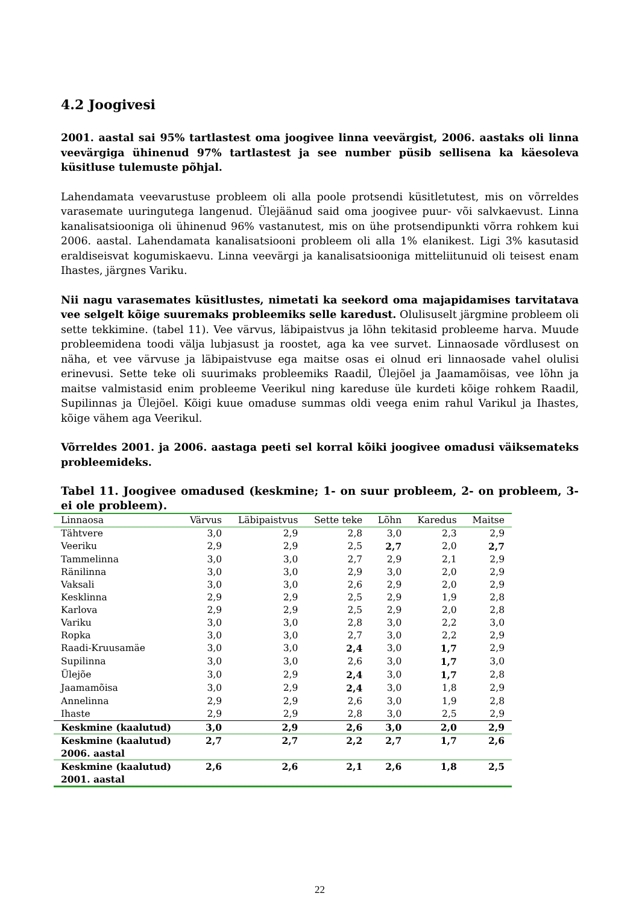4.2 Joogivesi
2001. aastal sai 95% tartlastest oma joogivee linna veevärgist, 2006. aastaks oli linna veevärgiga ühinenud 97% tartlastest ja see number püsib sellisena ka käesoleva küsitluse tulemuste põhjal.
Lahendamata veevarustuse probleem oli alla poole protsendi küsitletutest, mis on võrreldes varasemate uuringutega langenud. Ülejäänud said oma joogivee puur- või salvkaevust. Linna kanalisatsiooniga oli ühinenud 96% vastanutest, mis on ühe protsendipunkti võrra rohkem kui 2006. aastal. Lahendamata kanalisatsiooni probleem oli alla 1% elanikest. Ligi 3% kasutasid eraldiseisvat kogumiskaevu. Linna veevärgi ja kanalisatsiooniga mitteliitunuid oli teisest enam Ihastes, järgnes Variku.
Nii nagu varasemates küsitlustes, nimetati ka seekord oma majapidamises tarvitatava vee selgelt kõige suuremaks probleemiks selle karedust. Olulisuselt järgmine probleem oli sette tekkimine. (tabel 11). Vee värvus, läbipaistvus ja lõhn tekitasid probleeme harva. Muude probleemidena toodi välja lubjasust ja roostet, aga ka vee survet. Linnaosade võrdlusest on näha, et vee värvuse ja läbipaistvuse ega maitse osas ei olnud eri linnaosade vahel olulisi erinevusi. Sette teke oli suurimaks probleemiks Raadil, Ülejõel ja Jaamamõisas, vee lõhn ja maitse valmistasid enim probleeme Veerikul ning kareduse üle kurdeti kõige rohkem Raadil, Supilinnas ja Ülejõel. Kõigi kuue omaduse summas oldi veega enim rahul Varikul ja Ihastes, kõige vähem aga Veerikul.
Võrreldes 2001. ja 2006. aastaga peeti sel korral kõiki joogivee omadusi väiksemateks probleemideks.
Tabel 11. Joogivee omadused (keskmine; 1- on suur probleem, 2- on probleem, 3- ei ole probleem).
| Linnaosa | Värvus | Läbipaistvus | Sette teke | Lõhn | Karedus | Maitse |
| --- | --- | --- | --- | --- | --- | --- |
| Tähtvere | 3,0 | 2,9 | 2,8 | 3,0 | 2,3 | 2,9 |
| Veeriku | 2,9 | 2,9 | 2,5 | 2,7 | 2,0 | 2,7 |
| Tammelinna | 3,0 | 3,0 | 2,7 | 2,9 | 2,1 | 2,9 |
| Ränilinna | 3,0 | 3,0 | 2,9 | 3,0 | 2,0 | 2,9 |
| Vaksali | 3,0 | 3,0 | 2,6 | 2,9 | 2,0 | 2,9 |
| Kesklinna | 2,9 | 2,9 | 2,5 | 2,9 | 1,9 | 2,8 |
| Karlova | 2,9 | 2,9 | 2,5 | 2,9 | 2,0 | 2,8 |
| Variku | 3,0 | 3,0 | 2,8 | 3,0 | 2,2 | 3,0 |
| Ropka | 3,0 | 3,0 | 2,7 | 3,0 | 2,2 | 2,9 |
| Raadi-Kruusamäe | 3,0 | 3,0 | 2,4 | 3,0 | 1,7 | 2,9 |
| Supilinna | 3,0 | 3,0 | 2,6 | 3,0 | 1,7 | 3,0 |
| Ülejõe | 3,0 | 2,9 | 2,4 | 3,0 | 1,7 | 2,8 |
| Jaamamõisa | 3,0 | 2,9 | 2,4 | 3,0 | 1,8 | 2,9 |
| Annelinna | 2,9 | 2,9 | 2,6 | 3,0 | 1,9 | 2,8 |
| Ihaste | 2,9 | 2,9 | 2,8 | 3,0 | 2,5 | 2,9 |
| Keskmine (kaalutud) | 3,0 | 2,9 | 2,6 | 3,0 | 2,0 | 2,9 |
| Keskmine (kaalutud) 2006. aastal | 2,7 | 2,7 | 2,2 | 2,7 | 1,7 | 2,6 |
| Keskmine (kaalutud) 2001. aastal | 2,6 | 2,6 | 2,1 | 2,6 | 1,8 | 2,5 |
22